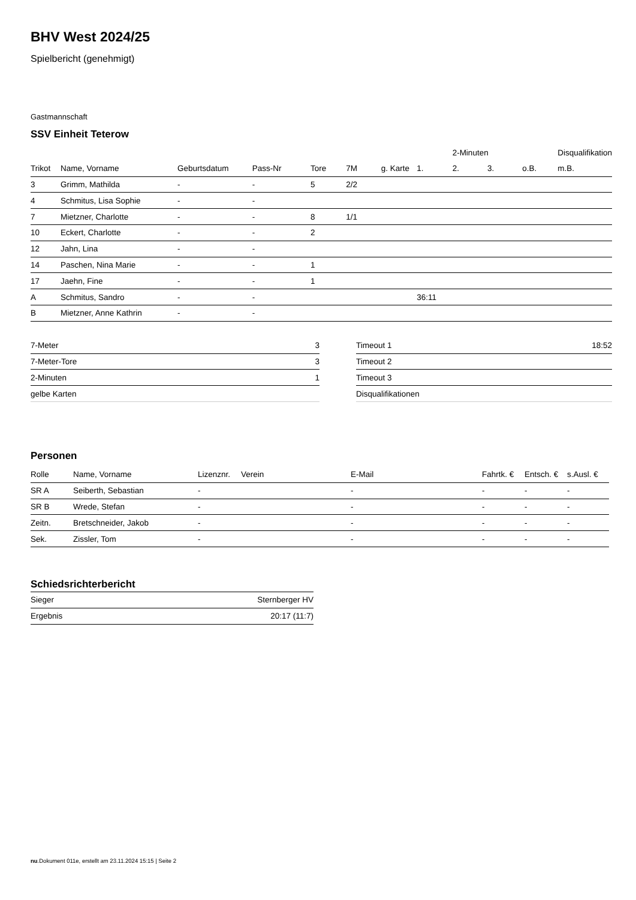BHV West 2024/25
Spielbericht (genehmigt)
Gastmannschaft
SSV Einheit Teterow
| | | | | | | | | 2-Minuten | | | Disqualifikation |
| --- | --- | --- | --- | --- | --- | --- | --- | --- | --- | --- | --- |
| Trikot | Name, Vorname | Geburtsdatum | Pass-Nr | Tore | 7M | g. Karte | 1. | 2. | 3. | o.B. | m.B. |
| 3 | Grimm, Mathilda | - | - | 5 | 2/2 | | | | | | |
| 4 | Schmitus, Lisa Sophie | - | - | | | | | | | | |
| 7 | Mietzner, Charlotte | - | - | 8 | 1/1 | | | | | | |
| 10 | Eckert, Charlotte | - | - | 2 | | | | | | | |
| 12 | Jahn, Lina | - | - | | | | | | | | |
| 14 | Paschen, Nina Marie | - | - | 1 | | | | | | | |
| 17 | Jaehn, Fine | - | - | 1 | | | | | | | |
| A | Schmitus, Sandro | - | - | | | | 36:11 | | | | |
| B | Mietzner, Anne Kathrin | - | - | | | | | | | | |
| 7-Meter | 3 |
| 7-Meter-Tore | 3 |
| 2-Minuten | 1 |
| gelbe Karten | |
| Timeout 1 | 18:52 |
| Timeout 2 | |
| Timeout 3 | |
| Disqualifikationen | |
Personen
| Rolle | Name, Vorname | Lizenznr. | Verein | E-Mail | Fahrtk. € | Entsch. € | s.Ausl. € |
| --- | --- | --- | --- | --- | --- | --- | --- |
| SR A | Seiberth, Sebastian | - | | - | - | - | - |
| SR B | Wrede, Stefan | - | | - | - | - | - |
| Zeitn. | Bretschneider, Jakob | - | | - | - | - | - |
| Sek. | Zissler, Tom | - | | - | - | - | - |
Schiedsrichterbericht
| Sieger | Sternberger HV |
| Ergebnis | 20:17 (11:7) |
nu.Dokument 011e, erstellt am 23.11.2024 15:15 | Seite 2